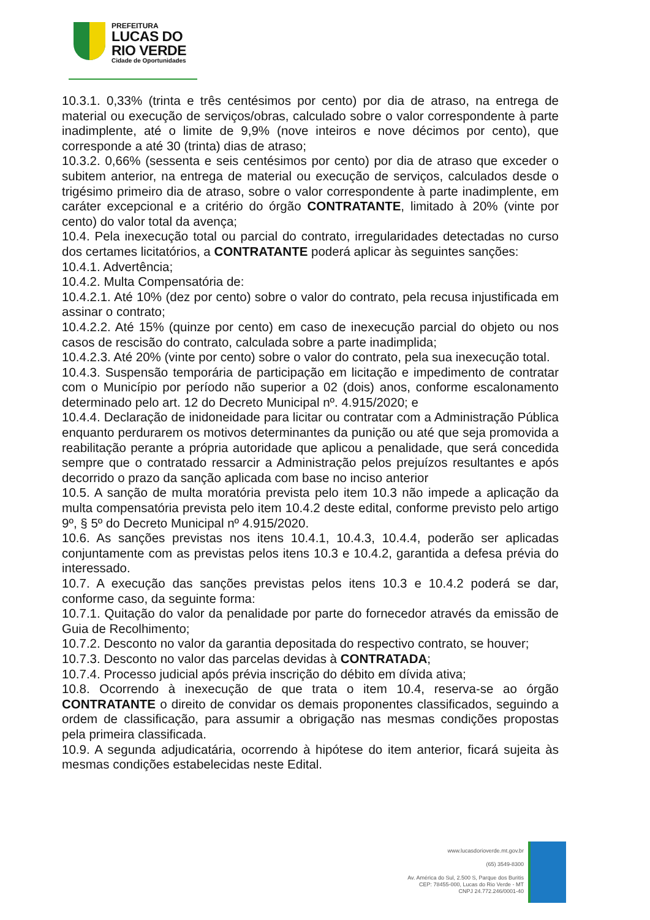PREFEITURA
LUCAS DO
RIO VERDE
Cidade de Oportunidades
10.3.1. 0,33% (trinta e três centésimos por cento) por dia de atraso, na entrega de material ou execução de serviços/obras, calculado sobre o valor correspondente à parte inadimplente, até o limite de 9,9% (nove inteiros e nove décimos por cento), que corresponde a até 30 (trinta) dias de atraso;
10.3.2. 0,66% (sessenta e seis centésimos por cento) por dia de atraso que exceder o subitem anterior, na entrega de material ou execução de serviços, calculados desde o trigésimo primeiro dia de atraso, sobre o valor correspondente à parte inadimplente, em caráter excepcional e a critério do órgão CONTRATANTE, limitado à 20% (vinte por cento) do valor total da avença;
10.4. Pela inexecução total ou parcial do contrato, irregularidades detectadas no curso dos certames licitatórios, a CONTRATANTE poderá aplicar às seguintes sanções:
10.4.1. Advertência;
10.4.2. Multa Compensatória de:
10.4.2.1. Até 10% (dez por cento) sobre o valor do contrato, pela recusa injustificada em assinar o contrato;
10.4.2.2. Até 15% (quinze por cento) em caso de inexecução parcial do objeto ou nos casos de rescisão do contrato, calculada sobre a parte inadimplida;
10.4.2.3. Até 20% (vinte por cento) sobre o valor do contrato, pela sua inexecução total.
10.4.3. Suspensão temporária de participação em licitação e impedimento de contratar com o Município por período não superior a 02 (dois) anos, conforme escalonamento determinado pelo art. 12 do Decreto Municipal nº. 4.915/2020; e
10.4.4. Declaração de inidoneidade para licitar ou contratar com a Administração Pública enquanto perdurarem os motivos determinantes da punição ou até que seja promovida a reabilitação perante a própria autoridade que aplicou a penalidade, que será concedida sempre que o contratado ressarcir a Administração pelos prejuízos resultantes e após decorrido o prazo da sanção aplicada com base no inciso anterior
10.5. A sanção de multa moratória prevista pelo item 10.3 não impede a aplicação da multa compensatória prevista pelo item 10.4.2 deste edital, conforme previsto pelo artigo 9º, § 5º do Decreto Municipal nº 4.915/2020.
10.6. As sanções previstas nos itens 10.4.1, 10.4.3, 10.4.4, poderão ser aplicadas conjuntamente com as previstas pelos itens 10.3 e 10.4.2, garantida a defesa prévia do interessado.
10.7. A execução das sanções previstas pelos itens 10.3 e 10.4.2 poderá se dar, conforme caso, da seguinte forma:
10.7.1. Quitação do valor da penalidade por parte do fornecedor através da emissão de Guia de Recolhimento;
10.7.2. Desconto no valor da garantia depositada do respectivo contrato, se houver;
10.7.3. Desconto no valor das parcelas devidas à CONTRATADA;
10.7.4. Processo judicial após prévia inscrição do débito em dívida ativa;
10.8. Ocorrendo à inexecução de que trata o item 10.4, reserva-se ao órgão CONTRATANTE o direito de convidar os demais proponentes classificados, seguindo a ordem de classificação, para assumir a obrigação nas mesmas condições propostas pela primeira classificada.
10.9. A segunda adjudicatária, ocorrendo à hipótese do item anterior, ficará sujeita às mesmas condições estabelecidas neste Edital.
www.lucasdorioverde.mt.gov.br
(65) 3549-8300
Av. América do Sul, 2.500 S, Parque dos Buritis
CEP: 78455-000, Lucas do Rio Verde - MT
CNPJ 24.772.246/0001-40